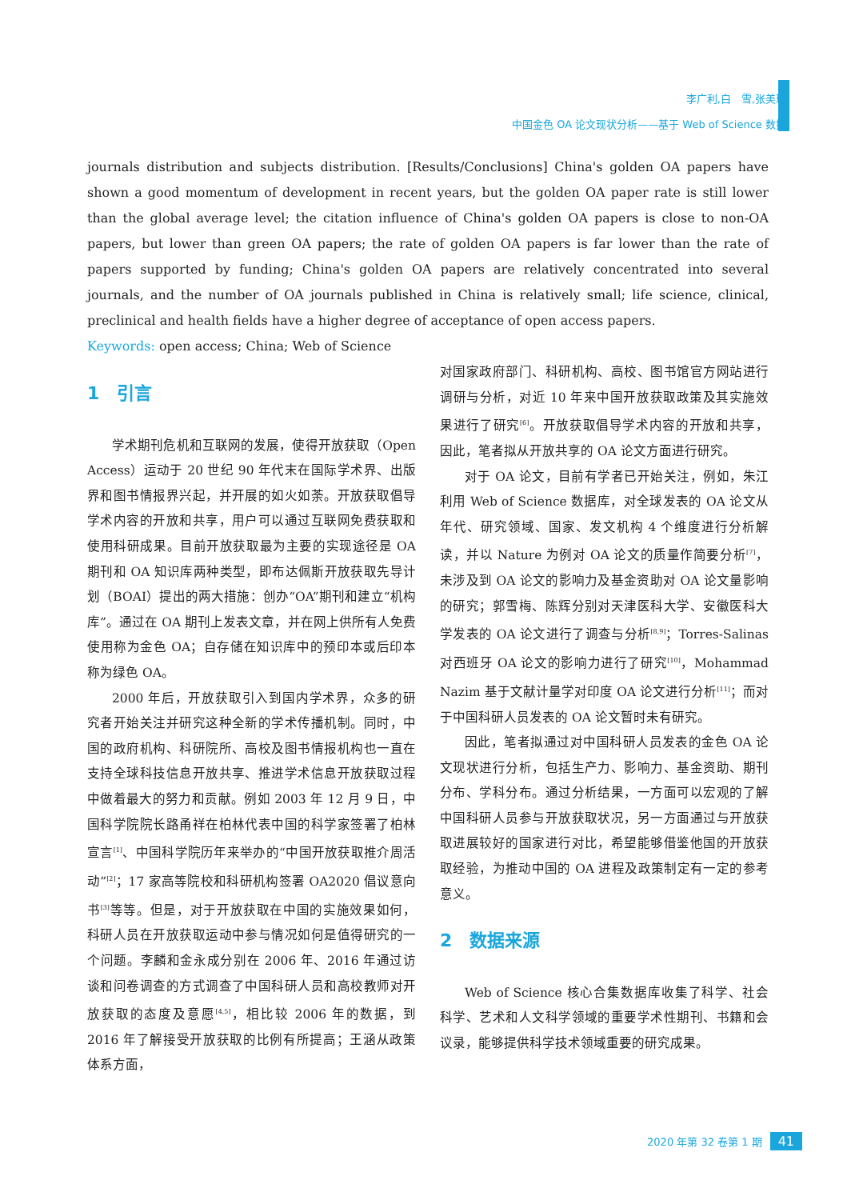李广利,白　雪,张美琦
中国金色 OA 论文现状分析——基于 Web of Science 数据
journals distribution and subjects distribution. [Results/Conclusions] China's golden OA papers have shown a good momentum of development in recent years, but the golden OA paper rate is still lower than the global average level; the citation influence of China's golden OA papers is close to non-OA papers, but lower than green OA papers; the rate of golden OA papers is far lower than the rate of papers supported by funding; China's golden OA papers are relatively concentrated into several journals, and the number of OA journals published in China is relatively small; life science, clinical, preclinical and health fields have a higher degree of acceptance of open access papers.
Keywords: open access; China; Web of Science
1　引言
学术期刊危机和互联网的发展，使得开放获取（Open Access）运动于 20 世纪 90 年代末在国际学术界、出版界和图书情报界兴起，并开展的如火如荼。开放获取倡导学术内容的开放和共享，用户可以通过互联网免费获取和使用科研成果。目前开放获取最为主要的实现途径是 OA 期刊和 OA 知识库两种类型，即布达佩斯开放获取先导计划（BOAI）提出的两大措施：创办“OA”期刊和建立“机构库”。通过在 OA 期刊上发表文章，并在网上供所有人免费使用称为金色 OA；自存储在知识库中的预印本或后印本称为绿色 OA。
2000 年后，开放获取引入到国内学术界，众多的研究者开始关注并研究这种全新的学术传播机制。同时，中国的政府机构、科研院所、高校及图书情报机构也一直在支持全球科技信息开放共享、推进学术信息开放获取过程中做着最大的努力和贡献。例如 2003 年 12 月 9 日，中国科学院院长路甬祥在柏林代表中国的科学家签署了柏林宣言<sup>[1]</sup>、中国科学院历年来举办的“中国开放获取推介周活动”<sup>[2]</sup>；17 家高等院校和科研机构签署 OA2020 倡议意向书<sup>[3]</sup>等等。但是，对于开放获取在中国的实施效果如何，科研人员在开放获取运动中参与情况如何是值得研究的一个问题。李麟和金永成分别在 2006 年、2016 年通过访谈和问卷调查的方式调查了中国科研人员和高校教师对开放获取的态度及意愿<sup>[4,5]</sup>，相比较 2006 年的数据，到 2016 年了解接受开放获取的比例有所提高；王涵从政策体系方面，
对国家政府部门、科研机构、高校、图书馆官方网站进行调研与分析，对近 10 年来中国开放获取政策及其实施效果进行了研究<sup>[6]</sup>。开放获取倡导学术内容的开放和共享，因此，笔者拟从开放共享的 OA 论文方面进行研究。
对于 OA 论文，目前有学者已开始关注，例如，朱江利用 Web of Science 数据库，对全球发表的 OA 论文从年代、研究领域、国家、发文机构 4 个维度进行分析解读，并以 Nature 为例对 OA 论文的质量作简要分析<sup>[7]</sup>，未涉及到 OA 论文的影响力及基金资助对 OA 论文量影响的研究；郭雪梅、陈辉分别对天津医科大学、安徽医科大学发表的 OA 论文进行了调查与分析<sup>[8,9]</sup>；Torres-Salinas 对西班牙 OA 论文的影响力进行了研究<sup>[10]</sup>，Mohammad Nazim 基于文献计量学对印度 OA 论文进行分析<sup>[11]</sup>；而对于中国科研人员发表的 OA 论文暂时未有研究。
因此，笔者拟通过对中国科研人员发表的金色 OA 论文现状进行分析，包括生产力、影响力、基金资助、期刊分布、学科分布。通过分析结果，一方面可以宏观的了解中国科研人员参与开放获取状况，另一方面通过与开放获取进展较好的国家进行对比，希望能够借鉴他国的开放获取经验，为推动中国的 OA 进程及政策制定有一定的参考意义。
2　数据来源
Web of Science 核心合集数据库收集了科学、社会科学、艺术和人文科学领域的重要学术性期刊、书籍和会议录，能够提供科学技术领域重要的研究成果。
2020 年第 32 卷第 1 期 41